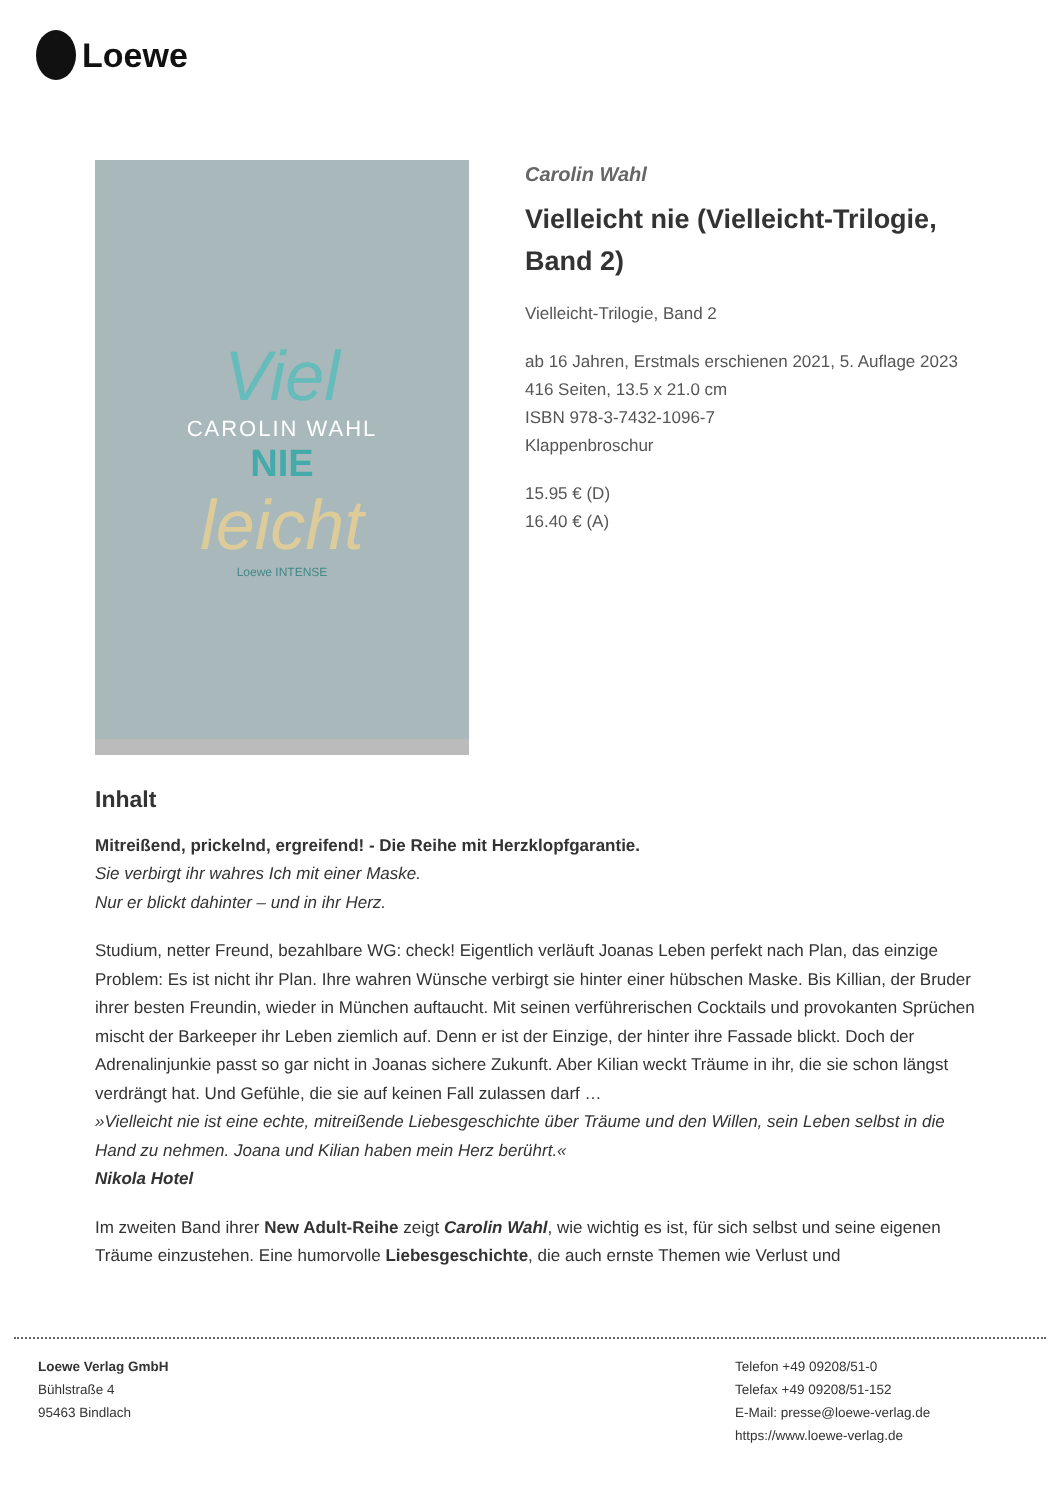Loewe
Viel
CAROLIN WAHL
NIE
leicht
Loewe INTENSE
Carolin Wahl
Vielleicht nie (Vielleicht-Trilogie, Band 2)
Vielleicht-Trilogie, Band 2
ab 16 Jahren, Erstmals erschienen 2021, 5. Auflage 2023
416 Seiten, 13.5 x 21.0 cm
ISBN 978-3-7432-1096-7
Klappenbroschur
15.95 € (D)
16.40 € (A)
Inhalt
Mitreißend, prickelnd, ergreifend! - Die Reihe mit Herzklopfgarantie.
Sie verbirgt ihr wahres Ich mit einer Maske.
Nur er blickt dahinter – und in ihr Herz.
Studium, netter Freund, bezahlbare WG: check! Eigentlich verläuft Joanas Leben perfekt nach Plan, das einzige Problem: Es ist nicht ihr Plan. Ihre wahren Wünsche verbirgt sie hinter einer hübschen Maske. Bis Killian, der Bruder ihrer besten Freundin, wieder in München auftaucht. Mit seinen verführerischen Cocktails und provokanten Sprüchen mischt der Barkeeper ihr Leben ziemlich auf. Denn er ist der Einzige, der hinter ihre Fassade blickt. Doch der Adrenalinjunkie passt so gar nicht in Joanas sichere Zukunft. Aber Kilian weckt Träume in ihr, die sie schon längst verdrängt hat. Und Gefühle, die sie auf keinen Fall zulassen darf …
»Vielleicht nie ist eine echte, mitreißende Liebesgeschichte über Träume und den Willen, sein Leben selbst in die Hand zu nehmen. Joana und Kilian haben mein Herz berührt.«
Nikola Hotel
Im zweiten Band ihrer New Adult-Reihe zeigt Carolin Wahl, wie wichtig es ist, für sich selbst und seine eigenen Träume einzustehen. Eine humorvolle Liebesgeschichte, die auch ernste Themen wie Verlust und
Loewe Verlag GmbH
Bühlstraße 4
95463 Bindlach
Telefon +49 09208/51-0
Telefax +49 09208/51-152
E-Mail: presse@loewe-verlag.de
https://www.loewe-verlag.de